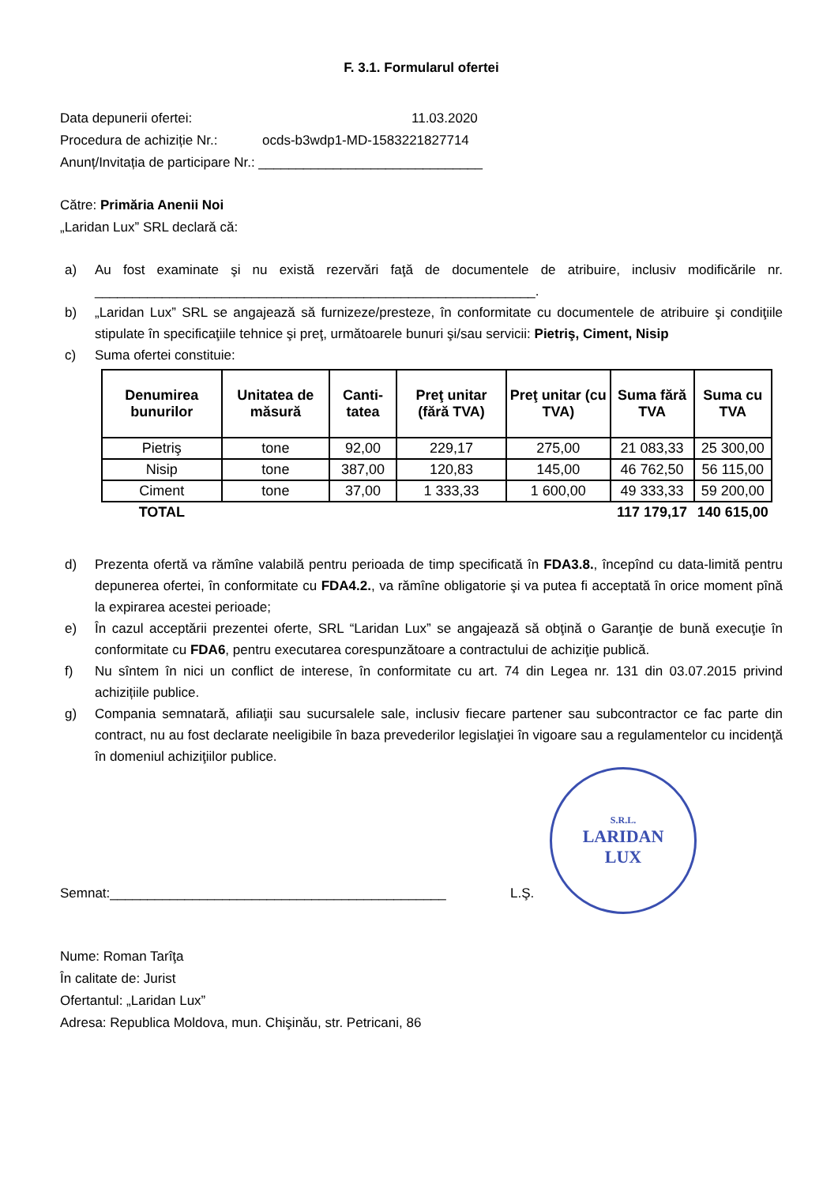F. 3.1. Formularul ofertei
Data depunerii ofertei: 11.03.2020
Procedura de achiziție Nr.: ocds-b3wdp1-MD-1583221827714
Anunț/Invitația de participare Nr.: ______________________________
Către: Primăria Anenii Noi
„Laridan Lux” SRL declară că:
a) Au fost examinate şi nu există rezervări faţă de documentele de atribuire, inclusiv modificările nr. ___________________________________________________________.
b) „Laridan Lux” SRL se angajează să furnizeze/presteze, în conformitate cu documentele de atribuire şi condiţiile stipulate în specificaţiile tehnice şi preţ, următoarele bunuri şi/sau servicii: Pietriş, Ciment, Nisip
c) Suma ofertei constituie:
| Denumirea bunurilor | Unitatea de măsură | Canti-tatea | Preţ unitar (fără TVA) | Preţ unitar (cu TVA) | Suma fără TVA | Suma cu TVA |
| --- | --- | --- | --- | --- | --- | --- |
| Pietriş | tone | 92,00 | 229,17 | 275,00 | 21 083,33 | 25 300,00 |
| Nisip | tone | 387,00 | 120,83 | 145,00 | 46 762,50 | 56 115,00 |
| Ciment | tone | 37,00 | 1 333,33 | 1 600,00 | 49 333,33 | 59 200,00 |
| TOTAL | | | | | 117 179,17 | 140 615,00 |
d) Prezenta ofertă va rămîne valabilă pentru perioada de timp specificată în FDA3.8., începînd cu data-limită pentru depunerea ofertei, în conformitate cu FDA4.2., va rămîne obligatorie şi va putea fi acceptată în orice moment pînă la expirarea acestei perioade;
e) În cazul acceptării prezentei oferte, SRL “Laridan Lux” se angajează să obţină o Garanţie de bună execuţie în conformitate cu FDA6, pentru executarea corespunzătoare a contractului de achiziţie publică.
f) Nu sîntem în nici un conflict de interese, în conformitate cu art. 74 din Legea nr. 131 din 03.07.2015 privind achizițiile publice.
g) Compania semnatară, afiliaţii sau sucursalele sale, inclusiv fiecare partener sau subcontractor ce fac parte din contract, nu au fost declarate neeligibile în baza prevederilor legislaţiei în vigoare sau a regulamentelor cu incidenţă în domeniul achiziţiilor publice.
Semnat:_____________________________________________
L.Ş.
S.R.L.
LARIDAN
LUX
Nume: Roman Tarîţa
În calitate de: Jurist
Ofertantul: „Laridan Lux”
Adresa: Republica Moldova, mun. Chişinău, str. Petricani, 86